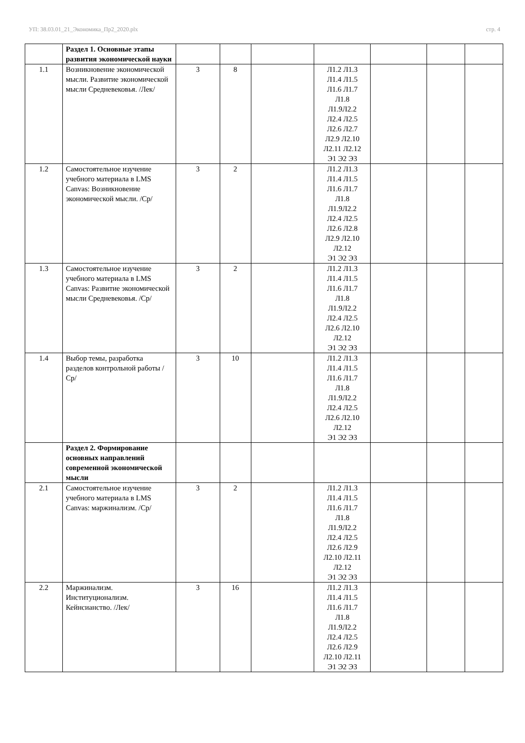УП: 38.03.01_21_Экономика_Пр2_2020.plx стр. 4
| | Раздел 1. Основные этапы развития экономической науки | | | | | | | |
| 1.1 | Возникновение экономической мысли. Развитие экономической мысли Средневековья. /Лек/ | 3 | 8 | | Л1.2 Л1.3 Л1.4 Л1.5 Л1.6 Л1.7 Л1.8 Л1.9Л2.2 Л2.4 Л2.5 Л2.6 Л2.7 Л2.9 Л2.10 Л2.11 Л2.12 Э1 Э2 Э3 | | | |
| 1.2 | Самостоятельное изучение учебного материала в LMS Canvas: Возникновение экономической мысли. /Ср/ | 3 | 2 | | Л1.2 Л1.3 Л1.4 Л1.5 Л1.6 Л1.7 Л1.8 Л1.9Л2.2 Л2.4 Л2.5 Л2.6 Л2.8 Л2.9 Л2.10 Л2.12 Э1 Э2 Э3 | | | |
| 1.3 | Самостоятельное изучение учебного материала в LMS Canvas: Развитие экономической мысли Средневековья. /Ср/ | 3 | 2 | | Л1.2 Л1.3 Л1.4 Л1.5 Л1.6 Л1.7 Л1.8 Л1.9Л2.2 Л2.4 Л2.5 Л2.6 Л2.10 Л2.12 Э1 Э2 Э3 | | | |
| 1.4 | Выбор темы, разработка разделов контрольной работы /Ср/ | 3 | 10 | | Л1.2 Л1.3 Л1.4 Л1.5 Л1.6 Л1.7 Л1.8 Л1.9Л2.2 Л2.4 Л2.5 Л2.6 Л2.10 Л2.12 Э1 Э2 Э3 | | | |
| | Раздел 2. Формирование основных направлений современной экономической мысли | | | | | | | |
| 2.1 | Самостоятельное изучение учебного материала в LMS Canvas: маржинализм. /Ср/ | 3 | 2 | | Л1.2 Л1.3 Л1.4 Л1.5 Л1.6 Л1.7 Л1.8 Л1.9Л2.2 Л2.4 Л2.5 Л2.6 Л2.9 Л2.10 Л2.11 Л2.12 Э1 Э2 Э3 | | | |
| 2.2 | Маржинализм. Институционализм. Кейнсианство. /Лек/ | 3 | 16 | | Л1.2 Л1.3 Л1.4 Л1.5 Л1.6 Л1.7 Л1.8 Л1.9Л2.2 Л2.4 Л2.5 Л2.6 Л2.9 Л2.10 Л2.11 Э1 Э2 Э3 | | | |